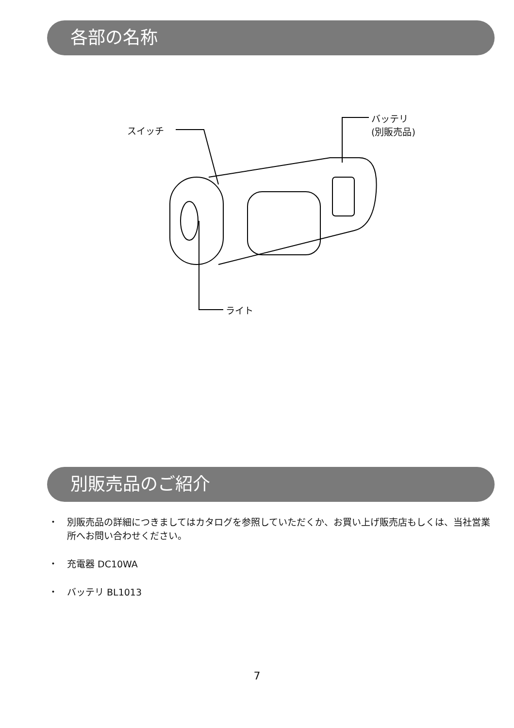各部の名称
スイッチ
バッテリ
(別販売品)
ライト
別販売品のご紹介
・ 別販売品の詳細につきましてはカタログを参照していただくか、お買い上げ販売店もしくは、当社営業所へお問い合わせください。
・ 充電器 DC10WA
・ バッテリ BL1013
7